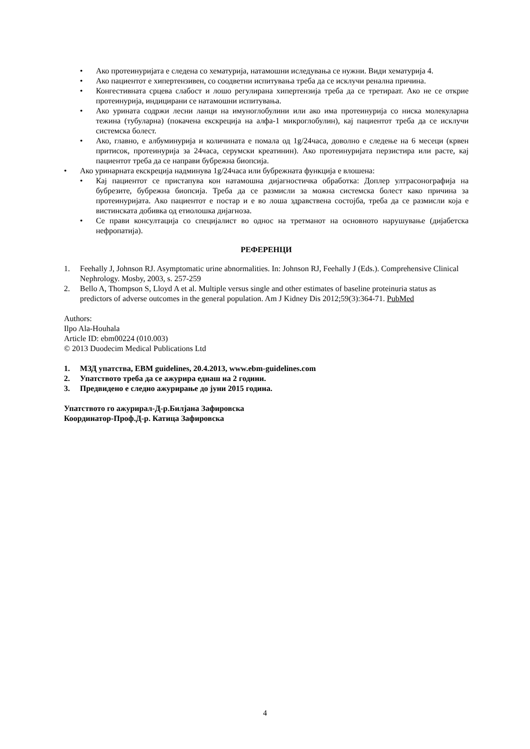• Ако протеинуријата е следена со хематурија, натамошни иследувања се нужни. Види хематурија 4.
• Ако пациентот е хипертензивен, со соодветни испитувања треба да се исклучи ренална причина.
• Конгестивната срцева слабост и лошо регулирана хипертензија треба да се третираат. Ако не се открие протеинурија, индицирани се натамошни испитувања.
• Ако урината содржи лесни ланци на имуноглобулини или ако има протеинурија со ниска молекуларна тежина (тубуларна) (покачена екскреција на алфа-1 микроглобулин), кај пациентот треба да се исклучи системска болест.
• Ако, главно, е албуминурија и количината е помала од 1g/24часа, доволно е следење на 6 месеци (крвен притисок, протеинурија за 24часа, серумски креатинин). Ако протеинуријата перзистира или расте, кај пациентот треба да се направи бубрежна биопсија.
• Ако уринарната екскреција надминува 1g/24часа или бубрежната функција е влошена:
• Кај пациентот се пристапува кон натамошна дијагностичка обработка: Доплер ултрасонографија на бубрезите, бубрежна биопсија. Треба да се размисли за можна системска болест како причина за протеинуријата. Ако пациентот е постар и е во лоша здравствена состојба, треба да се размисли која е вистинската добивка од етиолошка дијагноза.
• Се прави консултација со специјалист во однос на третманот на основното нарушување (дијабетска нефропатија).
РЕФЕРЕНЦИ
1. Feehally J, Johnson RJ. Asymptomatic urine abnormalities. In: Johnson RJ, Feehally J (Eds.). Comprehensive Clinical Nephrology. Mosby, 2003, s. 257-259
2. Bello A, Thompson S, Lloyd A et al. Multiple versus single and other estimates of baseline proteinuria status as predictors of adverse outcomes in the general population. Am J Kidney Dis 2012;59(3):364-71. PubMed
Authors:
Ilpo Ala-Houhala
Article ID: ebm00224 (010.003)
© 2013 Duodecim Medical Publications Ltd
1. МЗД упатства, EBM guidelines, 20.4.2013, www.ebm-guidelines.com
2. Упатството треба да се ажурира еднаш на 2 години.
3. Предвидено е следно ажурирање до јуни 2015 година.
Упатството го ажурирал-Д-р.Билјана Зафировска
Координатор-Проф.Д-р. Катица Зафировска
4